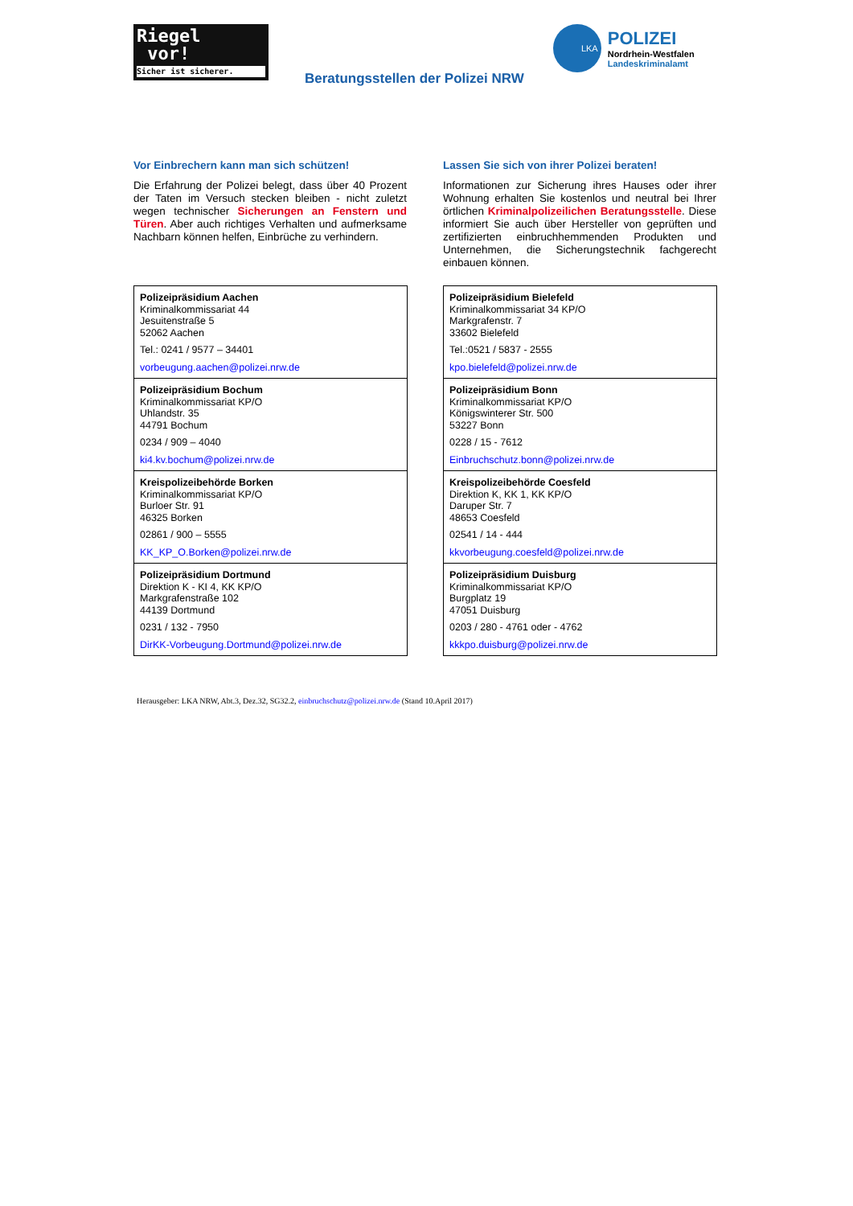Riegel
vor!
Sicher ist sicherer.
Beratungsstellen der Polizei NRW
LKA
POLIZEI
Nordrhein-Westfalen
Landeskriminalamt
Vor Einbrechern kann man sich schützen!
Die Erfahrung der Polizei belegt, dass über 40 Prozent der Taten im Versuch stecken bleiben - nicht zuletzt wegen technischer Sicherungen an Fenstern und Türen. Aber auch richtiges Verhalten und aufmerksame Nachbarn können helfen, Einbrüche zu verhindern.
| Polizeipräsidium Aachen Kriminalkommissariat 44 Jesuitenstraße 5 52062 Aachen Tel.: 0241 / 9577 – 34401 vorbeugung.aachen@polizei.nrw.de |
| Polizeipräsidium Bochum Kriminalkommissariat KP/O Uhlandstr. 35 44791 Bochum 0234 / 909 – 4040 ki4.kv.bochum@polizei.nrw.de |
| Kreispolizeibehörde Borken Kriminalkommissariat KP/O Burloer Str. 91 46325 Borken 02861 / 900 – 5555 KK_KP_O.Borken@polizei.nrw.de |
| Polizeipräsidium Dortmund Direktion K - KI 4, KK KP/O Markgrafenstraße 102 44139 Dortmund 0231 / 132 - 7950 DirKK-Vorbeugung.Dortmund@polizei.nrw.de |
Lassen Sie sich von ihrer Polizei beraten!
Informationen zur Sicherung ihres Hauses oder ihrer Wohnung erhalten Sie kostenlos und neutral bei Ihrer örtlichen Kriminalpolizeilichen Beratungsstelle. Diese informiert Sie auch über Hersteller von geprüften und zertifizierten einbruchhemmenden Produkten und Unternehmen, die Sicherungstechnik fachgerecht einbauen können.
| Polizeipräsidium Bielefeld Kriminalkommissariat 34 KP/O Markgrafenstr. 7 33602 Bielefeld Tel.:0521 / 5837 - 2555 kpo.bielefeld@polizei.nrw.de |
| Polizeipräsidium Bonn Kriminalkommissariat KP/O Königswinterer Str. 500 53227 Bonn 0228 / 15 - 7612 Einbruchschutz.bonn@polizei.nrw.de |
| Kreispolizeibehörde Coesfeld Direktion K, KK 1, KK KP/O Daruper Str. 7 48653 Coesfeld 02541 / 14 - 444 kkvorbeugung.coesfeld@polizei.nrw.de |
| Polizeipräsidium Duisburg Kriminalkommissariat KP/O Burgplatz 19 47051 Duisburg 0203 / 280 - 4761 oder - 4762 kkkpo.duisburg@polizei.nrw.de |
Herausgeber: LKA NRW, Abt.3, Dez.32, SG32.2, einbruchschutz@polizei.nrw.de (Stand 10.April 2017)